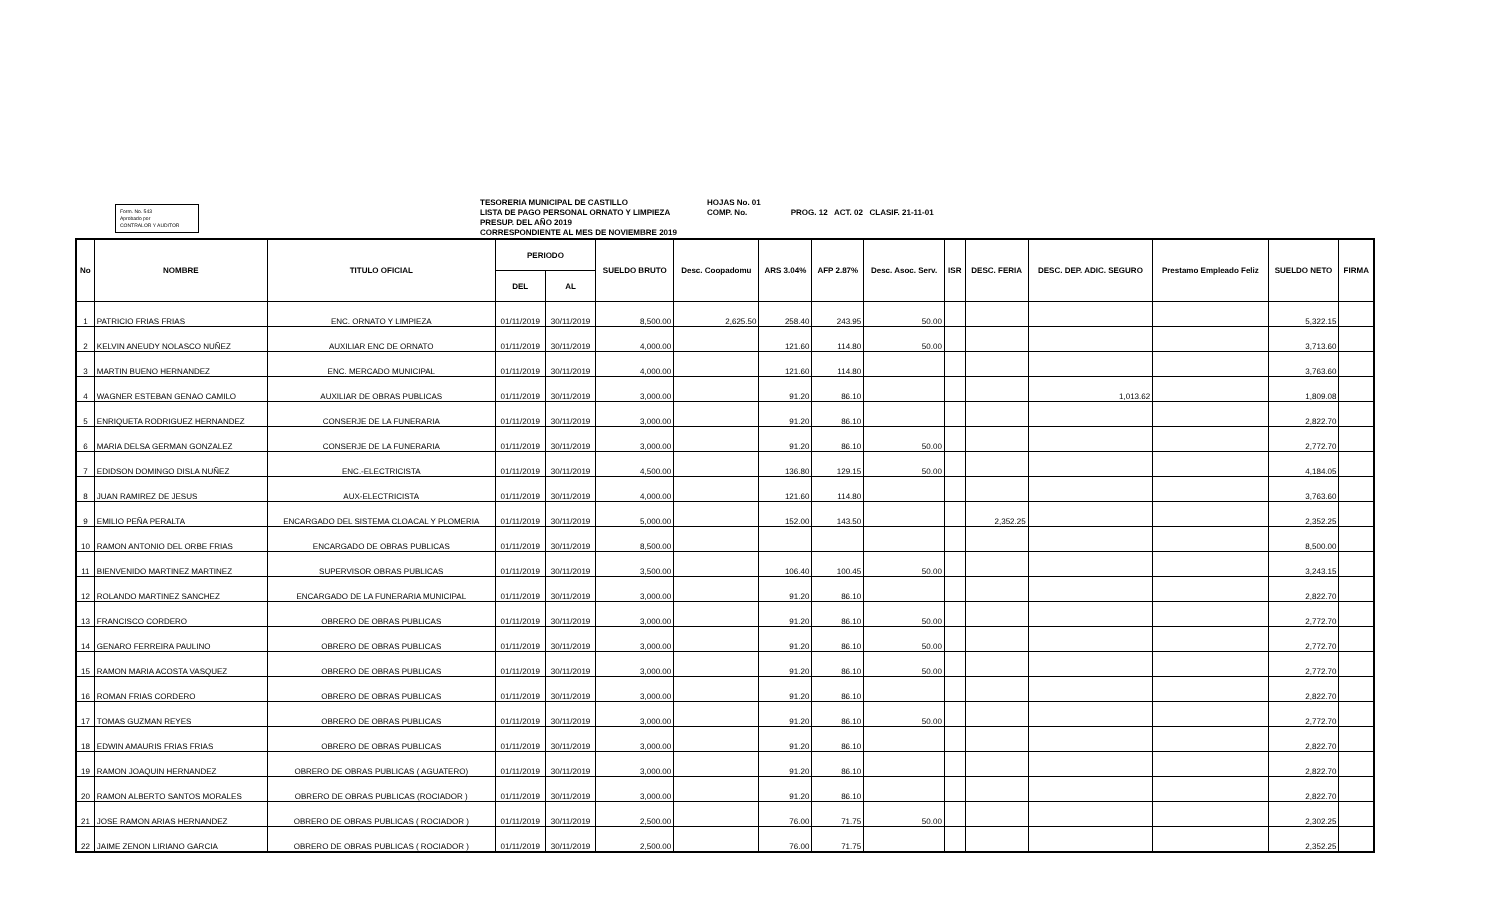Form. No. 543
Aprobado por
CONTRALOR Y AUDITOR
TESORERIA MUNICIPAL DE CASTILLO
LISTA DE PAGO PERSONAL ORNATO Y LIMPIEZA
PRESUP. DEL AÑO 2019
CORRESPONDIENTE AL MES DE NOVIEMBRE 2019
HOJAS No. 01
COMP. No.
PROG. 12 ACT. 02 CLASIF. 21-11-01
| No | NOMBRE | TITULO OFICIAL | PERIODO | | SUELDO BRUTO | Desc. Coopadomu | ARS 3.04% | AFP 2.87% | Desc. Asoc. Serv. | ISR | DESC. FERIA | DESC. DEP. ADIC. SEGURO | Prestamo Empleado Feliz | SUELDO NETO | FIRMA |
| --- | --- | --- | --- | --- | --- | --- | --- | --- | --- | --- | --- | --- | --- | --- | --- |
| | | | DEL | AL | | | | | | | | | | | |
| 1 | PATRICIO FRIAS FRIAS | ENC. ORNATO Y LIMPIEZA | 01/11/2019 | 30/11/2019 | 8,500.00 | 2,625.50 | 258.40 | 243.95 | 50.00 | | | | | 5,322.15 | |
| 2 | KELVIN ANEUDY NOLASCO NUÑEZ | AUXILIAR ENC DE ORNATO | 01/11/2019 | 30/11/2019 | 4,000.00 | | 121.60 | 114.80 | 50.00 | | | | | 3,713.60 | |
| 3 | MARTIN BUENO HERNANDEZ | ENC. MERCADO MUNICIPAL | 01/11/2019 | 30/11/2019 | 4,000.00 | | 121.60 | 114.80 | | | | | | 3,763.60 | |
| 4 | WAGNER ESTEBAN GENAO CAMILO | AUXILIAR DE OBRAS PUBLICAS | 01/11/2019 | 30/11/2019 | 3,000.00 | | 91.20 | 86.10 | | | | 1,013.62 | | 1,809.08 | |
| 5 | ENRIQUETA RODRIGUEZ HERNANDEZ | CONSERJE DE LA FUNERARIA | 01/11/2019 | 30/11/2019 | 3,000.00 | | 91.20 | 86.10 | | | | | | 2,822.70 | |
| 6 | MARIA DELSA GERMAN GONZALEZ | CONSERJE DE LA FUNERARIA | 01/11/2019 | 30/11/2019 | 3,000.00 | | 91.20 | 86.10 | 50.00 | | | | | 2,772.70 | |
| 7 | EDIDSON DOMINGO DISLA NUÑEZ | ENC.-ELECTRICISTA | 01/11/2019 | 30/11/2019 | 4,500.00 | | 136.80 | 129.15 | 50.00 | | | | | 4,184.05 | |
| 8 | JUAN RAMIREZ DE JESUS | AUX-ELECTRICISTA | 01/11/2019 | 30/11/2019 | 4,000.00 | | 121.60 | 114.80 | | | | | | 3,763.60 | |
| 9 | EMILIO PEÑA PERALTA | ENCARGADO DEL SISTEMA CLOACAL Y PLOMERIA | 01/11/2019 | 30/11/2019 | 5,000.00 | | 152.00 | 143.50 | | | 2,352.25 | | | 2,352.25 | |
| 10 | RAMON ANTONIO DEL ORBE FRIAS | ENCARGADO DE OBRAS PUBLICAS | 01/11/2019 | 30/11/2019 | 8,500.00 | | | | | | | | | 8,500.00 | |
| 11 | BIENVENIDO MARTINEZ MARTINEZ | SUPERVISOR OBRAS PUBLICAS | 01/11/2019 | 30/11/2019 | 3,500.00 | | 106.40 | 100.45 | 50.00 | | | | | 3,243.15 | |
| 12 | ROLANDO MARTINEZ SANCHEZ | ENCARGADO DE LA FUNERARIA MUNICIPAL | 01/11/2019 | 30/11/2019 | 3,000.00 | | 91.20 | 86.10 | | | | | | 2,822.70 | |
| 13 | FRANCISCO CORDERO | OBRERO DE OBRAS PUBLICAS | 01/11/2019 | 30/11/2019 | 3,000.00 | | 91.20 | 86.10 | 50.00 | | | | | 2,772.70 | |
| 14 | GENARO FERREIRA PAULINO | OBRERO DE OBRAS PUBLICAS | 01/11/2019 | 30/11/2019 | 3,000.00 | | 91.20 | 86.10 | 50.00 | | | | | 2,772.70 | |
| 15 | RAMON MARIA ACOSTA VASQUEZ | OBRERO DE OBRAS PUBLICAS | 01/11/2019 | 30/11/2019 | 3,000.00 | | 91.20 | 86.10 | 50.00 | | | | | 2,772.70 | |
| 16 | ROMAN FRIAS CORDERO | OBRERO DE OBRAS PUBLICAS | 01/11/2019 | 30/11/2019 | 3,000.00 | | 91.20 | 86.10 | | | | | | 2,822.70 | |
| 17 | TOMAS GUZMAN REYES | OBRERO DE OBRAS PUBLICAS | 01/11/2019 | 30/11/2019 | 3,000.00 | | 91.20 | 86.10 | 50.00 | | | | | 2,772.70 | |
| 18 | EDWIN AMAURIS FRIAS FRIAS | OBRERO DE OBRAS PUBLICAS | 01/11/2019 | 30/11/2019 | 3,000.00 | | 91.20 | 86.10 | | | | | | 2,822.70 | |
| 19 | RAMON JOAQUIN HERNANDEZ | OBRERO DE OBRAS PUBLICAS ( AGUATERO) | 01/11/2019 | 30/11/2019 | 3,000.00 | | 91.20 | 86.10 | | | | | | 2,822.70 | |
| 20 | RAMON ALBERTO SANTOS MORALES | OBRERO DE OBRAS PUBLICAS (ROCIADOR ) | 01/11/2019 | 30/11/2019 | 3,000.00 | | 91.20 | 86.10 | | | | | | 2,822.70 | |
| 21 | JOSE RAMON ARIAS HERNANDEZ | OBRERO DE OBRAS PUBLICAS ( ROCIADOR ) | 01/11/2019 | 30/11/2019 | 2,500.00 | | 76.00 | 71.75 | 50.00 | | | | | 2,302.25 | |
| 22 | JAIME ZENON LIRIANO GARCIA | OBRERO DE OBRAS PUBLICAS ( ROCIADOR ) | 01/11/2019 | 30/11/2019 | 2,500.00 | | 76.00 | 71.75 | | | | | | 2,352.25 | |